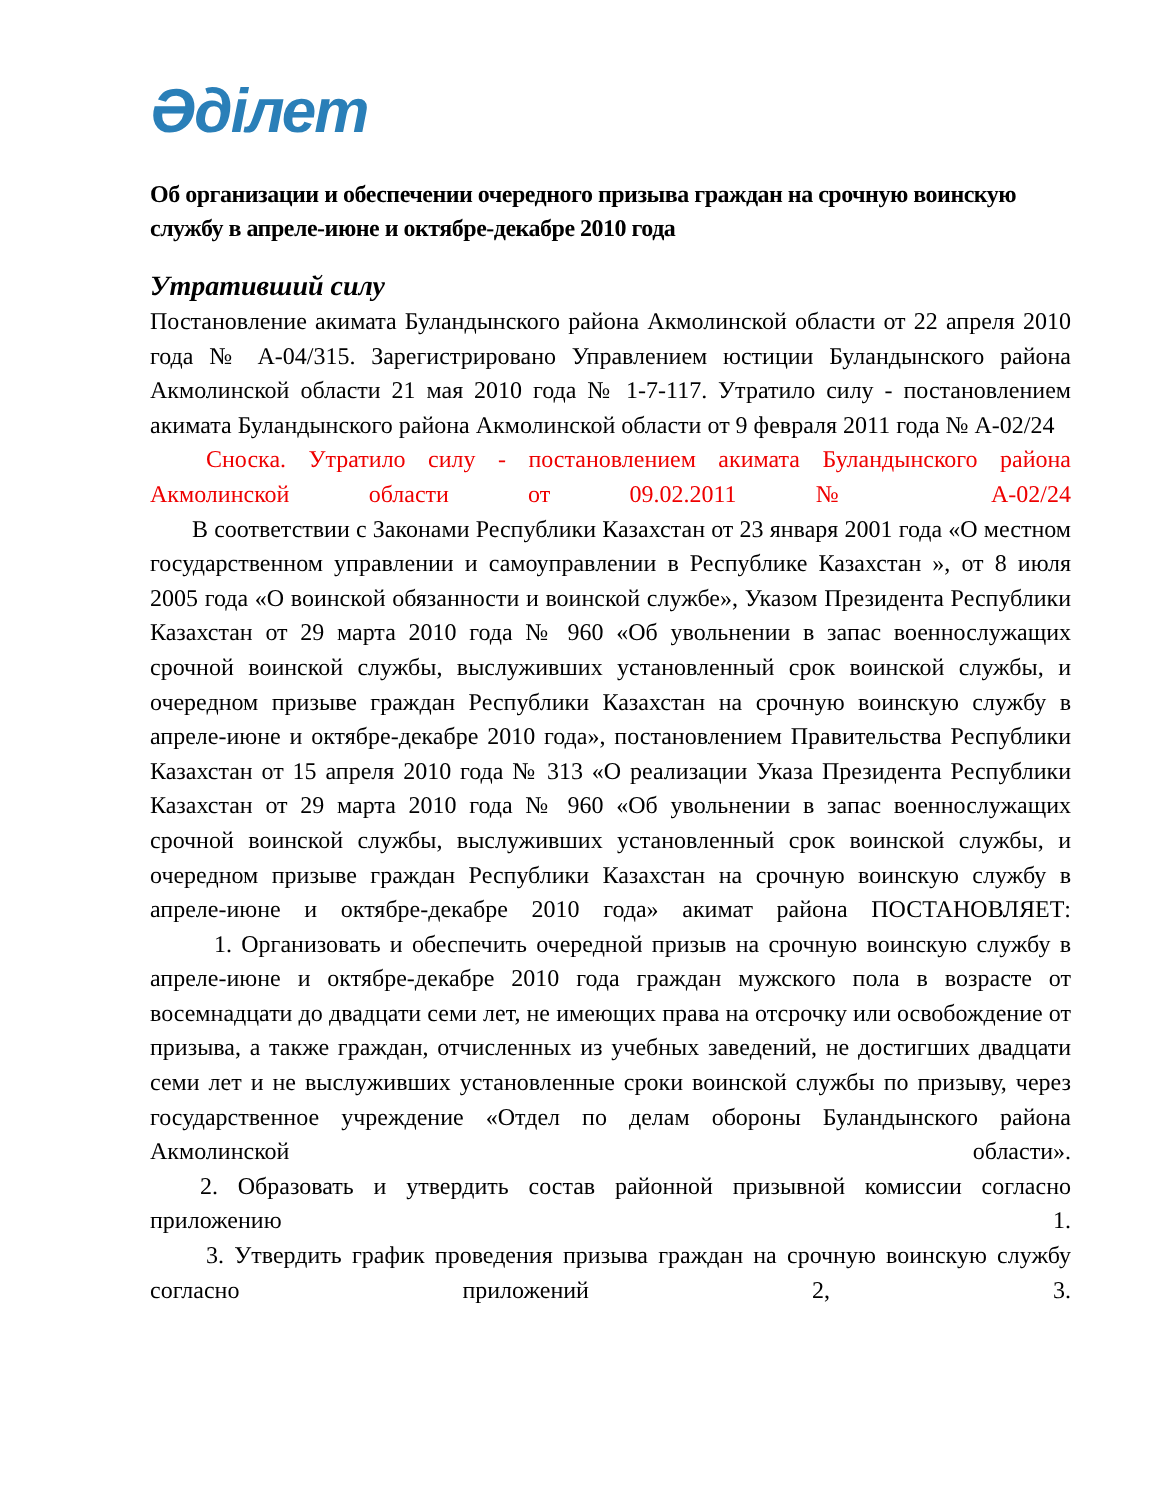Әділет
Об организации и обеспечении очередного призыва граждан на срочную воинскую службу в апреле-июне и октябре-декабре 2010 года
Утративший силу
Постановление акимата Буландынского района Акмолинской области от 22 апреля 2010 года № А-04/315. Зарегистрировано Управлением юстиции Буландынского района Акмолинской области 21 мая 2010 года № 1-7-117. Утратило силу - постановлением акимата Буландынского района Акмолинской области от 9 февраля 2011 года № А-02/24
Сноска. Утратило силу - постановлением акимата Буландынского района Акмолинской области от 09.02.2011 № А-02/24
В соответствии с Законами Республики Казахстан от 23 января 2001 года «О местном государственном управлении и самоуправлении в Республике Казахстан », от 8 июля 2005 года «О воинской обязанности и воинской службе», Указом Президента Республики Казахстан от 29 марта 2010 года № 960 «Об увольнении в запас военнослужащих срочной воинской службы, выслуживших установленный срок воинской службы, и очередном призыве граждан Республики Казахстан на срочную воинскую службу в апреле-июне и октябре-декабре 2010 года», постановлением Правительства Республики Казахстан от 15 апреля 2010 года № 313 «О реализации Указа Президента Республики Казахстан от 29 марта 2010 года № 960 «Об увольнении в запас военнослужащих срочной воинской службы, выслуживших установленный срок воинской службы, и очередном призыве граждан Республики Казахстан на срочную воинскую службу в апреле-июне и октябре-декабре 2010 года» акимат района ПОСТАНОВЛЯЕТ:
1. Организовать и обеспечить очередной призыв на срочную воинскую службу в апреле-июне и октябре-декабре 2010 года граждан мужского пола в возрасте от восемнадцати до двадцати семи лет, не имеющих права на отсрочку или освобождение от призыва, а также граждан, отчисленных из учебных заведений, не достигших двадцати семи лет и не выслуживших установленные сроки воинской службы по призыву, через государственное учреждение «Отдел по делам обороны Буландынского района Акмолинской области».
2. Образовать и утвердить состав районной призывной комиссии согласно приложению 1.
3. Утвердить график проведения призыва граждан на срочную воинскую службу согласно приложений 2, 3.